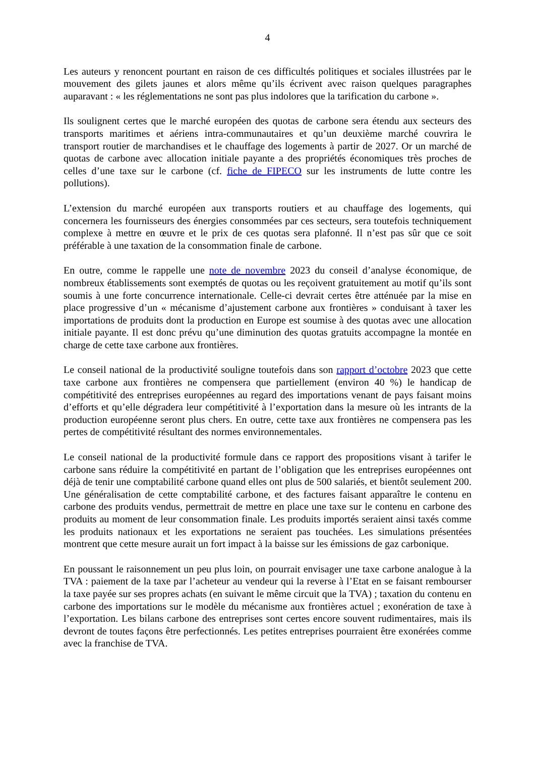4
Les auteurs y renoncent pourtant en raison de ces difficultés politiques et sociales illustrées par le mouvement des gilets jaunes et alors même qu’ils écrivent avec raison quelques paragraphes auparavant : « les réglementations ne sont pas plus indolores que la tarification du carbone ».
Ils soulignent certes que le marché européen des quotas de carbone sera étendu aux secteurs des transports maritimes et aériens intra-communautaires et qu’un deuxième marché couvrira le transport routier de marchandises et le chauffage des logements à partir de 2027. Or un marché de quotas de carbone avec allocation initiale payante a des propriétés économiques très proches de celles d’une taxe sur le carbone (cf. fiche de FIPECO sur les instruments de lutte contre les pollutions).
L’extension du marché européen aux transports routiers et au chauffage des logements, qui concernera les fournisseurs des énergies consommées par ces secteurs, sera toutefois techniquement complexe à mettre en œuvre et le prix de ces quotas sera plafonné. Il n’est pas sûr que ce soit préférable à une taxation de la consommation finale de carbone.
En outre, comme le rappelle une note de novembre 2023 du conseil d’analyse économique, de nombreux établissements sont exemptés de quotas ou les reçoivent gratuitement au motif qu’ils sont soumis à une forte concurrence internationale. Celle-ci devrait certes être atténuée par la mise en place progressive d’un « mécanisme d’ajustement carbone aux frontières » conduisant à taxer les importations de produits dont la production en Europe est soumise à des quotas avec une allocation initiale payante. Il est donc prévu qu’une diminution des quotas gratuits accompagne la montée en charge de cette taxe carbone aux frontières.
Le conseil national de la productivité souligne toutefois dans son rapport d’octobre 2023 que cette taxe carbone aux frontières ne compensera que partiellement (environ 40 %) le handicap de compétitivité des entreprises européennes au regard des importations venant de pays faisant moins d’efforts et qu’elle dégradera leur compétitivité à l’exportation dans la mesure où les intrants de la production européenne seront plus chers. En outre, cette taxe aux frontières ne compensera pas les pertes de compétitivité résultant des normes environnementales.
Le conseil national de la productivité formule dans ce rapport des propositions visant à tarifer le carbone sans réduire la compétitivité en partant de l’obligation que les entreprises européennes ont déjà de tenir une comptabilité carbone quand elles ont plus de 500 salariés, et bientôt seulement 200. Une généralisation de cette comptabilité carbone, et des factures faisant apparaître le contenu en carbone des produits vendus, permettrait de mettre en place une taxe sur le contenu en carbone des produits au moment de leur consommation finale. Les produits importés seraient ainsi taxés comme les produits nationaux et les exportations ne seraient pas touchées. Les simulations présentées montrent que cette mesure aurait un fort impact à la baisse sur les émissions de gaz carbonique.
En poussant le raisonnement un peu plus loin, on pourrait envisager une taxe carbone analogue à la TVA : paiement de la taxe par l’acheteur au vendeur qui la reverse à l’Etat en se faisant rembourser la taxe payée sur ses propres achats (en suivant le même circuit que la TVA) ; taxation du contenu en carbone des importations sur le modèle du mécanisme aux frontières actuel ; exonération de taxe à l’exportation. Les bilans carbone des entreprises sont certes encore souvent rudimentaires, mais ils devront de toutes façons être perfectionnés. Les petites entreprises pourraient être exonérées comme avec la franchise de TVA.